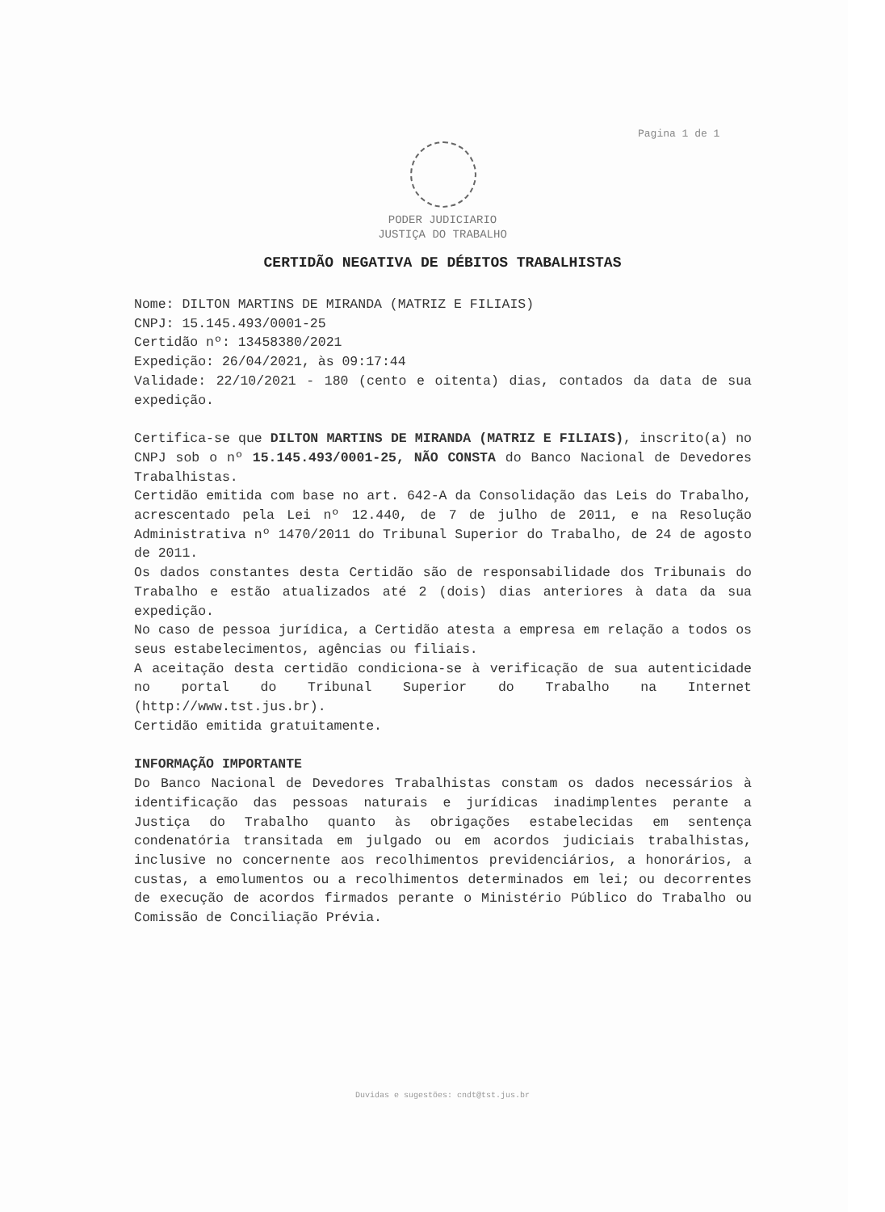Pagina 1 de 1
PODER JUDICIARIO
JUSTIÇA DO TRABALHO
CERTIDÃO NEGATIVA DE DÉBITOS TRABALHISTAS
Nome: DILTON MARTINS DE MIRANDA (MATRIZ E FILIAIS)
CNPJ: 15.145.493/0001-25
Certidão nº: 13458380/2021
Expedição: 26/04/2021, às 09:17:44
Validade: 22/10/2021 - 180 (cento e oitenta) dias, contados da data de sua expedição.
Certifica-se que DILTON MARTINS DE MIRANDA (MATRIZ E FILIAIS), inscrito(a) no CNPJ sob o nº 15.145.493/0001-25, NÃO CONSTA do Banco Nacional de Devedores Trabalhistas.
Certidão emitida com base no art. 642-A da Consolidação das Leis do Trabalho, acrescentado pela Lei nº 12.440, de 7 de julho de 2011, e na Resolução Administrativa nº 1470/2011 do Tribunal Superior do Trabalho, de 24 de agosto de 2011.
Os dados constantes desta Certidão são de responsabilidade dos Tribunais do Trabalho e estão atualizados até 2 (dois) dias anteriores à data da sua expedição.
No caso de pessoa jurídica, a Certidão atesta a empresa em relação a todos os seus estabelecimentos, agências ou filiais.
A aceitação desta certidão condiciona-se à verificação de sua autenticidade no portal do Tribunal Superior do Trabalho na Internet (http://www.tst.jus.br).
Certidão emitida gratuitamente.
INFORMAÇÃO IMPORTANTE
Do Banco Nacional de Devedores Trabalhistas constam os dados necessários à identificação das pessoas naturais e jurídicas inadimplentes perante a Justiça do Trabalho quanto às obrigações estabelecidas em sentença condenatória transitada em julgado ou em acordos judiciais trabalhistas, inclusive no concernente aos recolhimentos previdenciários, a honorários, a custas, a emolumentos ou a recolhimentos determinados em lei; ou decorrentes de execução de acordos firmados perante o Ministério Público do Trabalho ou Comissão de Conciliação Prévia.
Duvidas e sugestões: cndt@tst.jus.br